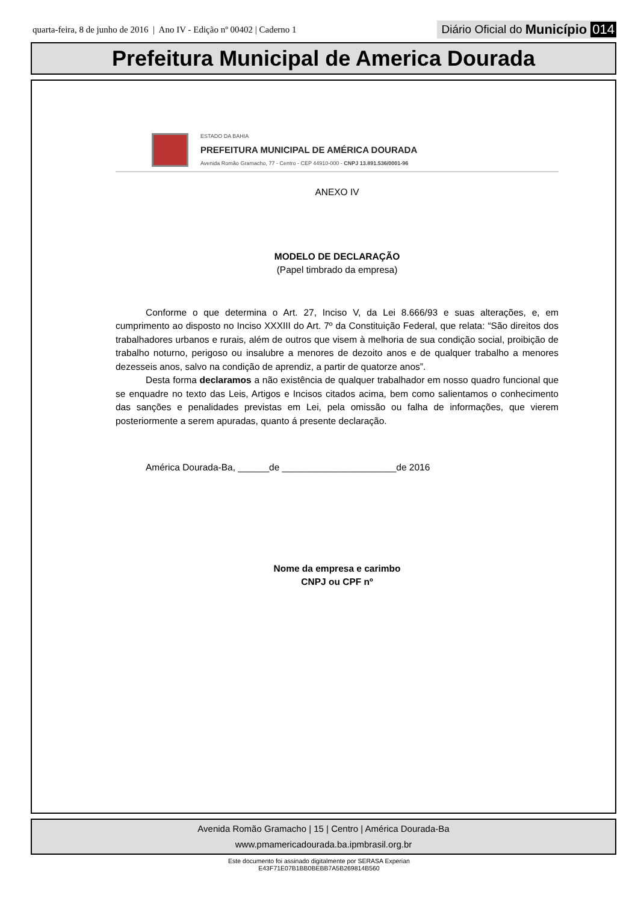quarta-feira, 8 de junho de 2016 | Ano IV - Edição nº 00402 | Caderno 1 Diário Oficial do Município 014
Prefeitura Municipal de America Dourada
ESTADO DA BAHIA
PREFEITURA MUNICIPAL DE AMÉRICA DOURADA
Avenida Romão Gramacho, 77 - Centro - CEP 44910-000 - CNPJ 13.891.536/0001-96
ANEXO IV
MODELO DE DECLARAÇÃO
(Papel timbrado da empresa)
Conforme o que determina o Art. 27, Inciso V, da Lei 8.666/93 e suas alterações, e, em cumprimento ao disposto no Inciso XXXIII do Art. 7º da Constituição Federal, que relata: “São direitos dos trabalhadores urbanos e rurais, além de outros que visem à melhoria de sua condição social, proibição de trabalho noturno, perigoso ou insalubre a menores de dezoito anos e de qualquer trabalho a menores dezesseis anos, salvo na condição de aprendiz, a partir de quatorze anos”.
Desta forma declaramos a não existência de qualquer trabalhador em nosso quadro funcional que se enquadre no texto das Leis, Artigos e Incisos citados acima, bem como salientamos o conhecimento das sanções e penalidades previstas em Lei, pela omissão ou falha de informações, que vierem posteriormente a serem apuradas, quanto á presente declaração.
América Dourada-Ba, ______de ______________________de 2016
Nome da empresa e carimbo
CNPJ ou CPF nº
Avenida Romão Gramacho | 15 | Centro | América Dourada-Ba
www.pmamericadourada.ba.ipmbrasil.org.br
Este documento foi assinado digitalmente por SERASA Experian
E43F71E07B1BB0BEBB7A5B269814B560